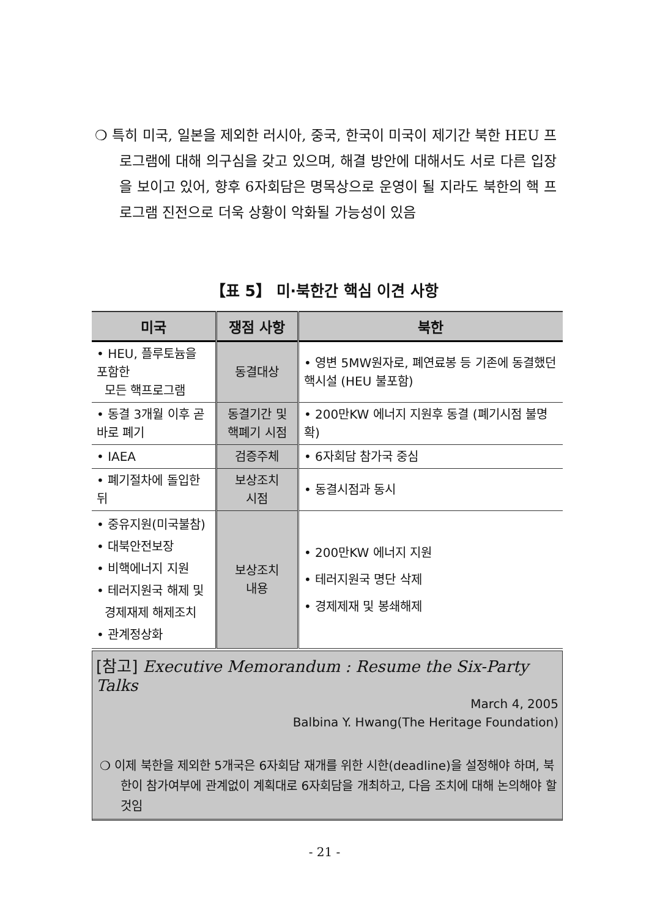❍ 특히 미국, 일본을 제외한 러시아, 중국, 한국이 미국이 제기간 북한 HEU 프로그램에 대해 의구심을 갖고 있으며, 해결 방안에 대해서도 서로 다른 입장을 보이고 있어, 향후 6자회담은 명목상으로 운영이 될 지라도 북한의 핵 프로그램 진전으로 더욱 상황이 악화될 가능성이 있음
【표 5】 미·북한간 핵심 이견 사항
| 미국 | 쟁점 사항 | 북한 |
| --- | --- | --- |
| • HEU, 플루토늄을 포함한 모든 핵프로그램 | 동결대상 | • 영변 5MW원자로, 폐연료봉 등 기존에 동결했던 핵시설 (HEU 불포함) |
| • 동결 3개월 이후 곧바로 폐기 | 동결기간 및 핵폐기 시점 | • 200만KW 에너지 지원후 동결 (폐기시점 불명확) |
| • IAEA | 검증주체 | • 6자회담 참가국 중심 |
| • 폐기절차에 돌입한 뒤 | 보상조치 시점 | • 동결시점과 동시 |
| • 중유지원(미국불참) • 대북안전보장 • 비핵에너지 지원 • 테러지원국 해제 및 경제재제 해제조치 • 관계정상화 | 보상조치 내용 | • 200만KW 에너지 지원 • 테러지원국 명단 삭제 • 경제제재 및 봉쇄해제 |
[참고] Executive Memorandum : Resume the Six-Party Talks
March 4, 2005
Balbina Y. Hwang(The Heritage Foundation)
❍ 이제 북한을 제외한 5개국은 6자회담 재개를 위한 시한(deadline)을 설정해야 하며, 북한이 참가여부에 관계없이 계획대로 6자회담을 개최하고, 다음 조치에 대해 논의해야 할 것임
- 21 -